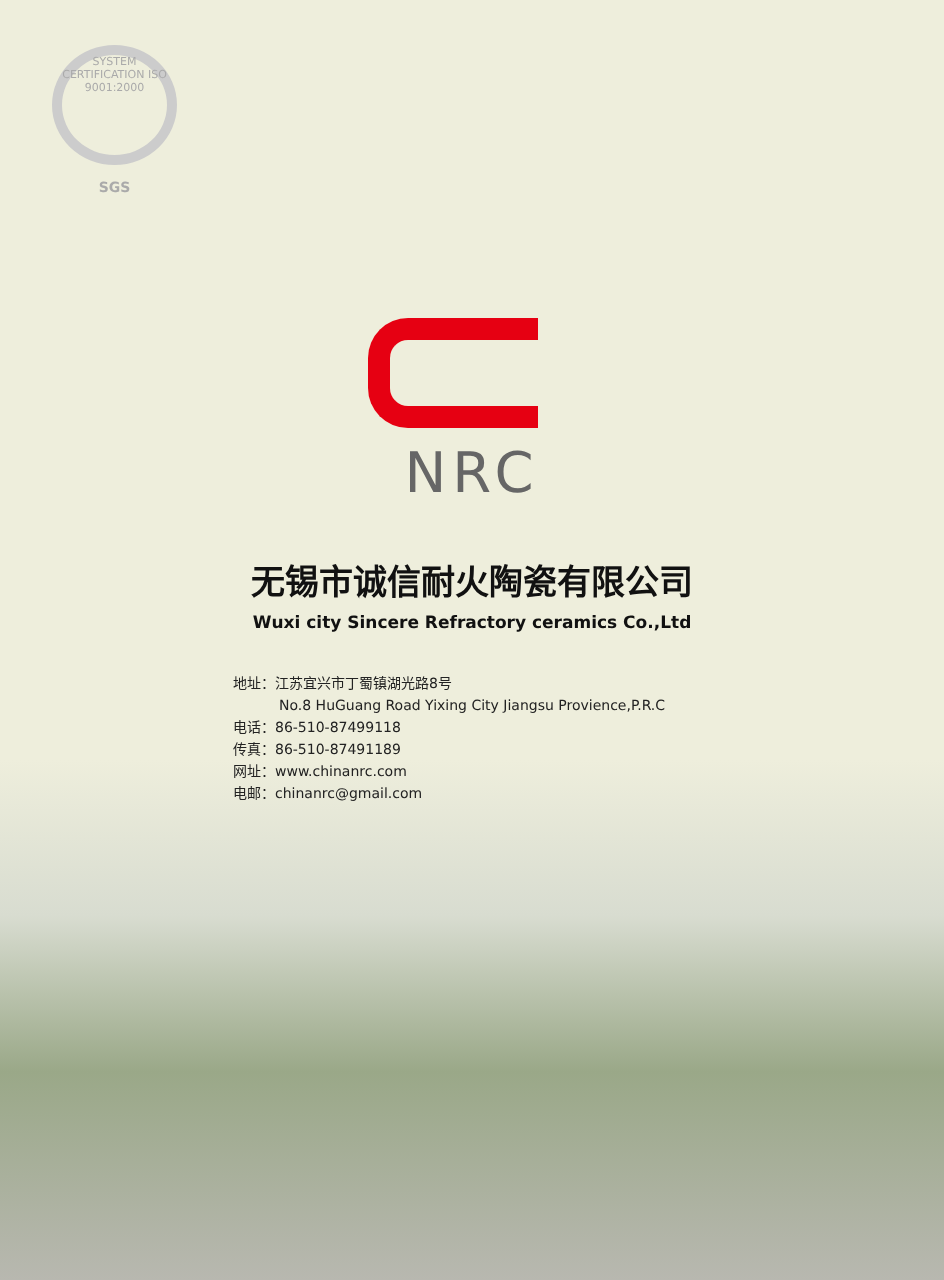SYSTEM CERTIFICATION ISO 9001:2000
SGS
NRC
无锡市诚信耐火陶瓷有限公司
Wuxi city Sincere Refractory ceramics Co.,Ltd
地址：江苏宜兴市丁蜀镇湖光路8号
No.8 HuGuang Road Yixing City Jiangsu Provience,P.R.C
电话：86-510-87499118
传真：86-510-87491189
网址：www.chinanrc.com
电邮：chinanrc@gmail.com